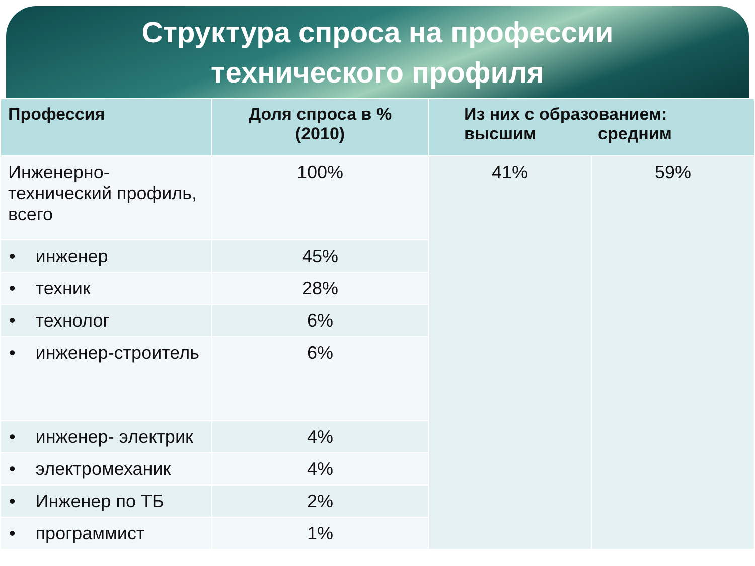Структура спроса на профессии
технического профиля
| Профессия | Доля спроса в % (2010) | Из них с образованием: высшим средним | |
| --- | --- | --- | --- |
| Инженерно-технический профиль, всего | 100% | 41% | 59% |
| • инженер | 45% | | |
| • техник | 28% | | |
| • технолог | 6% | | |
| • инженер-строитель | 6% | | |
| • инженер- электрик | 4% | | |
| • электромеханик | 4% | | |
| • Инженер по ТБ | 2% | | |
| • программист | 1% | | |